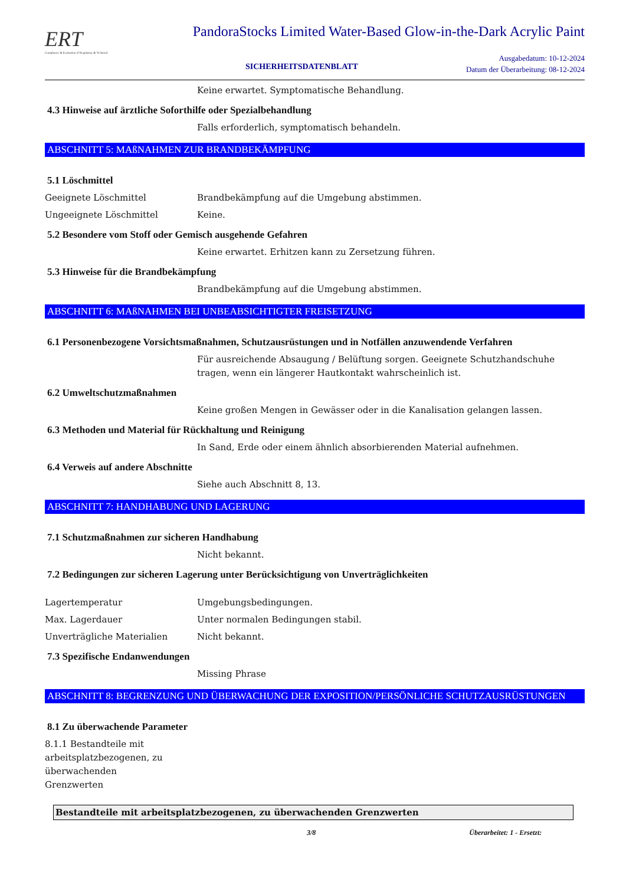ERT
Compliance & Evaluation of Regulatory & Technical
PandoraStocks Limited Water-Based Glow-in-the-Dark Acrylic Paint
SICHERHEITSDATENBLATT
Ausgabedatum: 10-12-2024
Datum der Überarbeitung: 08-12-2024
Keine erwartet. Symptomatische Behandlung.
4.3 Hinweise auf ärztliche Soforthilfe oder Spezialbehandlung
Falls erforderlich, symptomatisch behandeln.
ABSCHNITT 5: MAßNAHMEN ZUR BRANDBEKÄMPFUNG
5.1 Löschmittel
Geeignete Löschmittel Brandbekämpfung auf die Umgebung abstimmen.
Ungeeignete Löschmittel Keine.
5.2 Besondere vom Stoff oder Gemisch ausgehende Gefahren
Keine erwartet. Erhitzen kann zu Zersetzung führen.
5.3 Hinweise für die Brandbekämpfung
Brandbekämpfung auf die Umgebung abstimmen.
ABSCHNITT 6: MAßNAHMEN BEI UNBEABSICHTIGTER FREISETZUNG
6.1 Personenbezogene Vorsichtsmaßnahmen, Schutzausrüstungen und in Notfällen anzuwendende Verfahren
Für ausreichende Absaugung / Belüftung sorgen. Geeignete Schutzhandschuhe tragen, wenn ein längerer Hautkontakt wahrscheinlich ist.
6.2 Umweltschutzmaßnahmen
Keine großen Mengen in Gewässer oder in die Kanalisation gelangen lassen.
6.3 Methoden und Material für Rückhaltung und Reinigung
In Sand, Erde oder einem ähnlich absorbierenden Material aufnehmen.
6.4 Verweis auf andere Abschnitte
Siehe auch Abschnitt 8, 13.
ABSCHNITT 7: HANDHABUNG UND LAGERUNG
7.1 Schutzmaßnahmen zur sicheren Handhabung
Nicht bekannt.
7.2 Bedingungen zur sicheren Lagerung unter Berücksichtigung von Unverträglichkeiten
Lagertemperatur Umgebungsbedingungen.
Max. Lagerdauer Unter normalen Bedingungen stabil.
Unverträgliche Materialien Nicht bekannt.
7.3 Spezifische Endanwendungen
Missing Phrase
ABSCHNITT 8: BEGRENZUNG UND ÜBERWACHUNG DER EXPOSITION/PERSÖNLICHE SCHUTZAUSRÜSTUNGEN
8.1 Zu überwachende Parameter
8.1.1 Bestandteile mit arbeitsplatzbezogenen, zu überwachenden Grenzwerten
| Bestandteile mit arbeitsplatzbezogenen, zu überwachenden Grenzwerten |
| --- |
3/8 Überarbeitet: 1 - Ersetzt: